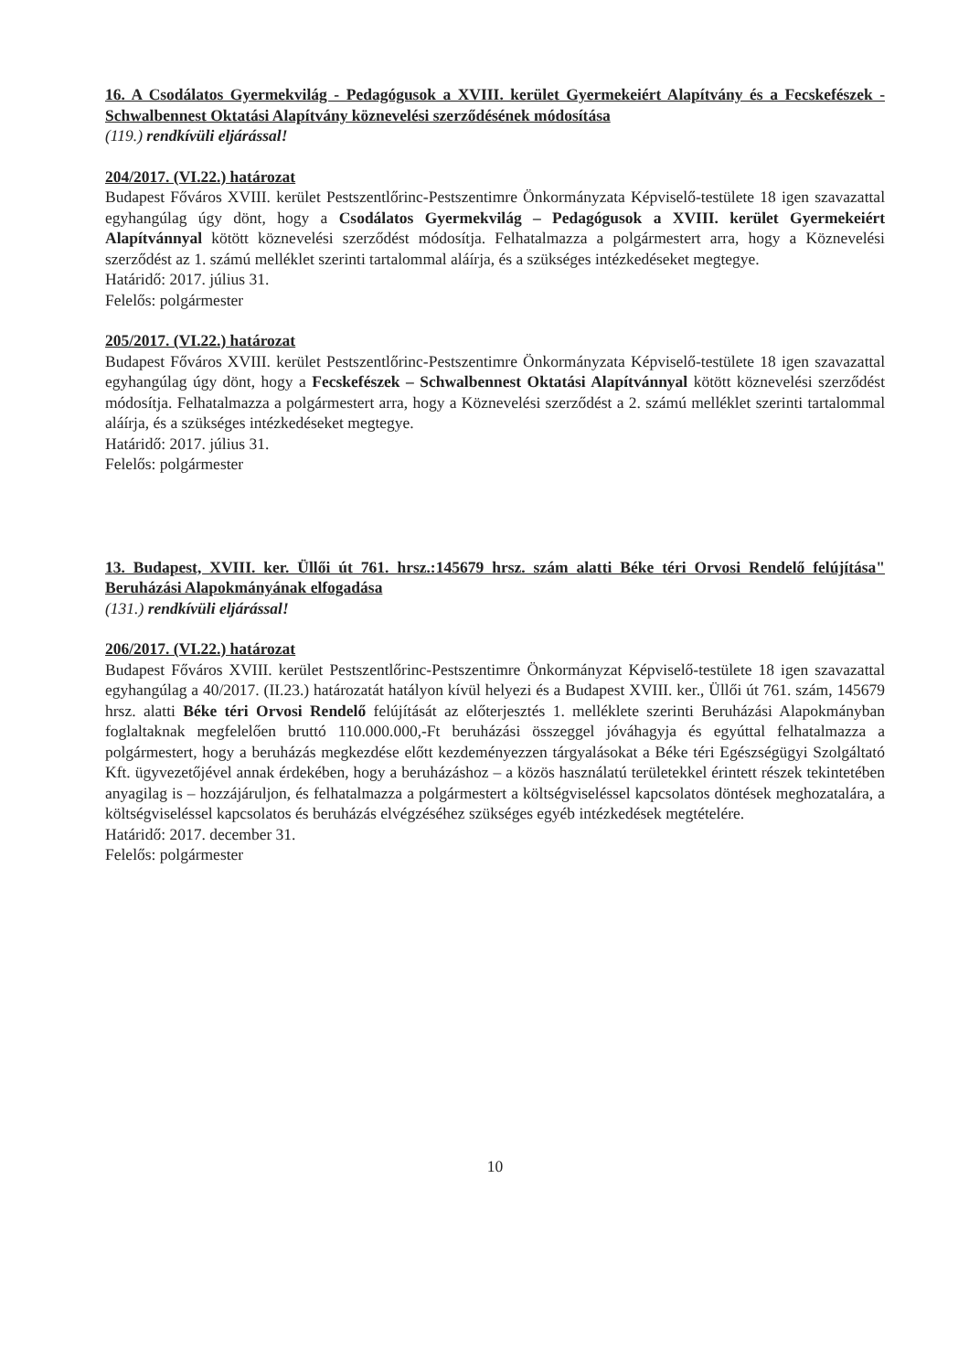16. A Csodálatos Gyermekvilág - Pedagógusok a XVIII. kerület Gyermekeiért Alapítvány és a Fecskefészek - Schwalbennest Oktatási Alapítvány köznevelési szerződésének módosítása
(119.) rendkívüli eljárással!
204/2017. (VI.22.) határozat
Budapest Főváros XVIII. kerület Pestszentlőrinc-Pestszentimre Önkormányzata Képviselő-testülete 18 igen szavazattal egyhangúlag úgy dönt, hogy a Csodálatos Gyermekvilág – Pedagógusok a XVIII. kerület Gyermekeiért Alapítvánnyal kötött köznevelési szerződést módosítja. Felhatalmazza a polgármestert arra, hogy a Köznevelési szerződést az 1. számú melléklet szerinti tartalommal aláírja, és a szükséges intézkedéseket megtegye.
Határidő: 2017. július 31.
Felelős: polgármester
205/2017. (VI.22.) határozat
Budapest Főváros XVIII. kerület Pestszentlőrinc-Pestszentimre Önkormányzata Képviselő-testülete 18 igen szavazattal egyhangúlag úgy dönt, hogy a Fecskefészek – Schwalbennest Oktatási Alapítvánnyal kötött köznevelési szerződést módosítja. Felhatalmazza a polgármestert arra, hogy a Köznevelési szerződést a 2. számú melléklet szerinti tartalommal aláírja, és a szükséges intézkedéseket megtegye.
Határidő: 2017. július 31.
Felelős: polgármester
13. Budapest, XVIII. ker. Üllői út 761. hrsz.:145679 hrsz. szám alatti Béke téri Orvosi Rendelő felújítása" Beruházási Alapokmányának elfogadása
(131.) rendkívüli eljárással!
206/2017. (VI.22.) határozat
Budapest Főváros XVIII. kerület Pestszentlőrinc-Pestszentimre Önkormányzat Képviselő-testülete 18 igen szavazattal egyhangúlag a 40/2017. (II.23.) határozatát hatályon kívül helyezi és a Budapest XVIII. ker., Üllői út 761. szám, 145679 hrsz. alatti Béke téri Orvosi Rendelő felújítását az előterjesztés 1. melléklete szerinti Beruházási Alapokmányban foglaltaknak megfelelően bruttó 110.000.000,-Ft beruházási összeggel jóváhagyja és egyúttal felhatalmazza a polgármestert, hogy a beruházás megkezdése előtt kezdeményezzen tárgyalásokat a Béke téri Egészségügyi Szolgáltató Kft. ügyvezetőjével annak érdekében, hogy a beruházáshoz – a közös használatú területekkel érintett részek tekintetében anyagilag is – hozzájáruljon, és felhatalmazza a polgármestert a költségviseléssel kapcsolatos döntések meghozatalára, a költségviseléssel kapcsolatos és beruházás elvégzéséhez szükséges egyéb intézkedések megtételére.
Határidő: 2017. december 31.
Felelős: polgármester
10